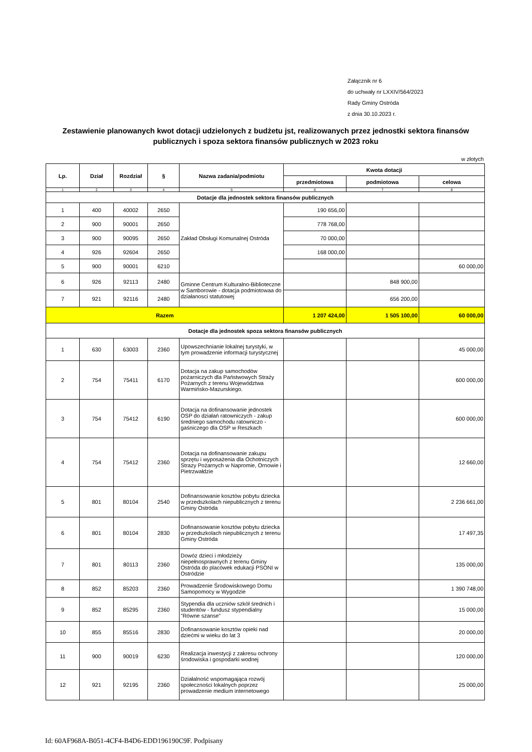Załącznik nr 6
do uchwały nr LXXIV/564/2023
Rady Gminy Ostróda
z dnia 30.10.2023 r.
Zestawienie planowanych kwot dotacji udzielonych z budżetu jst, realizowanych przez jednostki sektora finansów publicznych i spoza sektora finansów publicznych w 2023 roku
w złotych
| Lp. | Dział | Rozdział | § | Nazwa zadania/podmiotu | Kwota dotacji | | |
| --- | --- | --- | --- | --- | --- | --- | --- |
| | | | | | przedmiotowa | podmiotowa | celowa |
| 1 | 2 | 3 | 4 | 5 | 6 | 7 | 8 |
| Dotacje dla jednostek sektora finansów publicznych | | | | | | | |
| 1 | 400 | 40002 | 2650 | Zakład Obsługi Komunalnej Ostróda | 190 656,00 | | |
| 2 | 900 | 90001 | 2650 | | 778 768,00 | | |
| 3 | 900 | 90095 | 2650 | | 70 000,00 | | |
| 4 | 926 | 92604 | 2650 | | 168 000,00 | | |
| 5 | 900 | 90001 | 6210 | | | | 60 000,00 |
| 6 | 926 | 92113 | 2480 | Gminne Centrum Kulturalno-Biblioteczne w Samborowie - dotacja podmiotowaa do działanosci statutowej | | 848 900,00 | |
| 7 | 921 | 92116 | 2480 | | | 656 200,00 | |
| Razem | | | | | 1 207 424,00 | 1 505 100,00 | 60 000,00 |
| Dotacje dla jednostek spoza sektora finansów publicznych | | | | | | | |
| 1 | 630 | 63003 | 2360 | Upowszechnianie lokalnej turystyki, w tym prowadzenie informacji turystycznej | | | 45 000,00 |
| 2 | 754 | 75411 | 6170 | Dotacja na zakup samochodów pożarniczych dla Państwowych Straży Pożarnych z terenu Województwa Warmińsko-Mazurskiego. | | | 600 000,00 |
| 3 | 754 | 75412 | 6190 | Dotacja na dofinansowanie jednostek OSP do działań ratowniczych - zakup średniego samochodu ratowniczo - gaśniczego dla OSP w Reszkach | | | 600 000,00 |
| 4 | 754 | 75412 | 2360 | Dotacja na dofinansowanie zakupu sprzętu i wyposażenia dla Ochotniczych Strazy Pożarnych w Napromie, Ornowie i Pietrzwałdzie | | | 12 660,00 |
| 5 | 801 | 80104 | 2540 | Dofinansowanie kosztów pobytu dziecka w przedszkolach niepublicznych z terenu Gminy Ostróda | | | 2 236 661,00 |
| 6 | 801 | 80104 | 2830 | Dofinansowanie kosztów pobytu dziecka w przedszkolach niepublicznych z terenu Gminy Ostróda | | | 17 497,35 |
| 7 | 801 | 80113 | 2360 | Dowóz dzieci i młodzieży niepełnosprawnych z terenu Gminy Ostróda do placówek edukacji PSONI w Ostródzie | | | 135 000,00 |
| 8 | 852 | 85203 | 2360 | Prowadzenie Środowiskowego Domu Samopomocy w Wygodzie | | | 1 390 748,00 |
| 9 | 852 | 85295 | 2360 | Stypendia dla uczniów szkół średnich i studentów - fundusz stypendialny "Równe szanse" | | | 15 000,00 |
| 10 | 855 | 85516 | 2830 | Dofinansowanie kosztów opieki nad dziećmi w wieku do lat 3 | | | 20 000,00 |
| 11 | 900 | 90019 | 6230 | Realizacja inwestycji z zakresu ochrony środowiska i gospodarki wodnej | | | 120 000,00 |
| 12 | 921 | 92195 | 2360 | Działalność wspomagająca rozwój społeczności lokalnych poprzez prowadzenie medium internetowego | | | 25 000,00 |
Id: 60AF968A-B051-4CF4-B4D6-EDD196190C9F. Podpisany